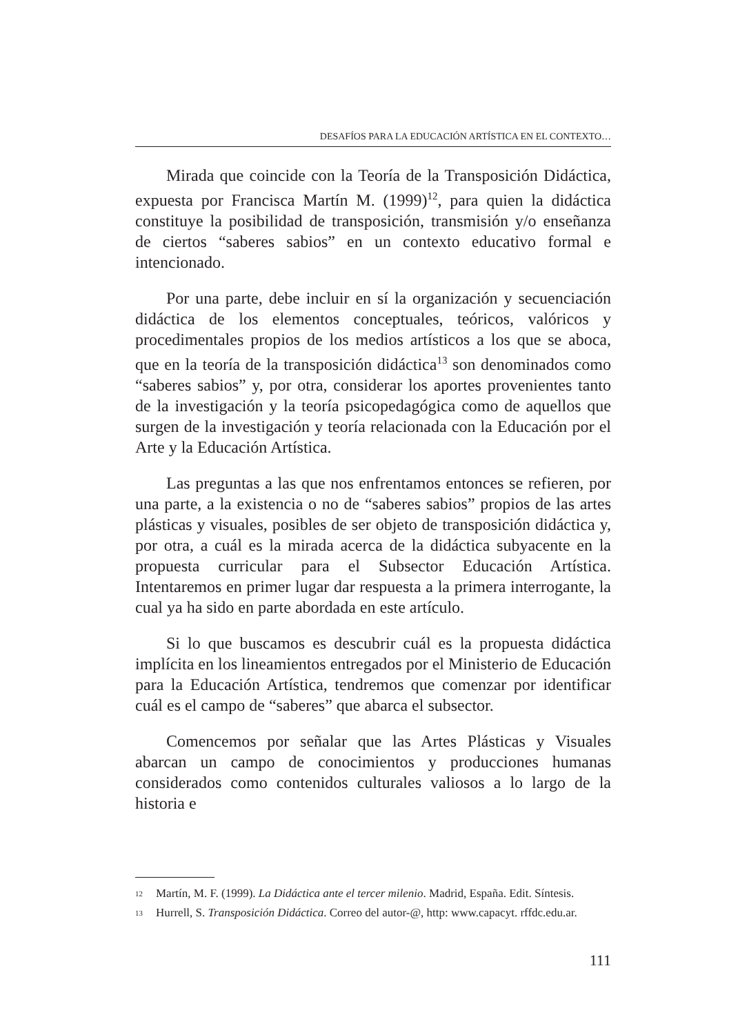DESAFÍOS PARA LA EDUCACIÓN ARTÍSTICA EN EL CONTEXTO…
Mirada que coincide con la Teoría de la Transposición Didáctica, expuesta por Francisca Martín M. (1999)<sup>12</sup>, para quien la didáctica constituye la posibilidad de transposición, transmisión y/o enseñanza de ciertos “saberes sabios” en un contexto educativo formal e intencionado.
Por una parte, debe incluir en sí la organización y secuenciación didáctica de los elementos conceptuales, teóricos, valóricos y procedimentales propios de los medios artísticos a los que se aboca, que en la teoría de la transposición didáctica<sup>13</sup> son denominados como “saberes sabios” y, por otra, considerar los aportes provenientes tanto de la investigación y la teoría psicopedagógica como de aquellos que surgen de la investigación y teoría relacionada con la Educación por el Arte y la Educación Artística.
Las preguntas a las que nos enfrentamos entonces se refieren, por una parte, a la existencia o no de “saberes sabios” propios de las artes plásticas y visuales, posibles de ser objeto de transposición didáctica y, por otra, a cuál es la mirada acerca de la didáctica subyacente en la propuesta curricular para el Subsector Educación Artística. Intentaremos en primer lugar dar respuesta a la primera interrogante, la cual ya ha sido en parte abordada en este artículo.
Si lo que buscamos es descubrir cuál es la propuesta didáctica implícita en los lineamientos entregados por el Ministerio de Educación para la Educación Artística, tendremos que comenzar por identificar cuál es el campo de “saberes” que abarca el subsector.
Comencemos por señalar que las Artes Plásticas y Visuales abarcan un campo de conocimientos y producciones humanas considerados como contenidos culturales valiosos a lo largo de la historia e
<sup>12</sup> Martín, M. F. (1999). La Didáctica ante el tercer milenio. Madrid, España. Edit. Síntesis.
<sup>13</sup> Hurrell, S. Transposición Didáctica. Correo del autor-@, http: www.capacyt. rffdc.edu.ar.
111